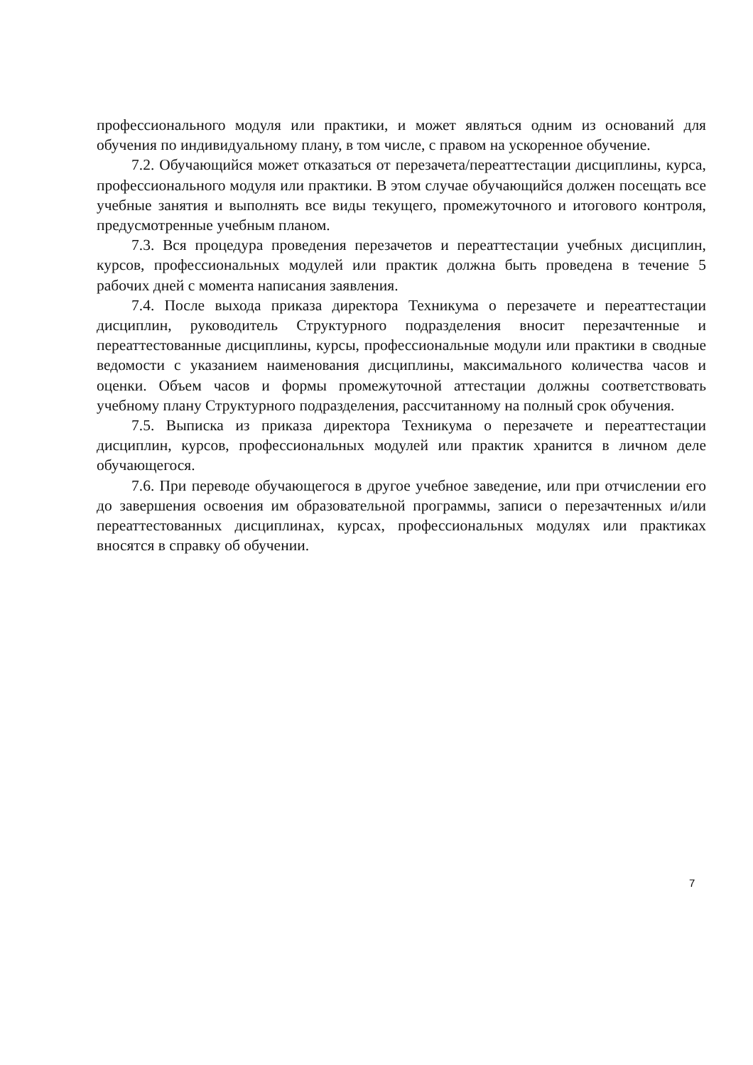профессионального модуля или практики, и может являться одним из оснований для обучения по индивидуальному плану, в том числе, с правом на ускоренное обучение.
7.2. Обучающийся может отказаться от перезачета/переаттестации дисциплины, курса, профессионального модуля или практики. В этом случае обучающийся должен посещать все учебные занятия и выполнять все виды текущего, промежуточного и итогового контроля, предусмотренные учебным планом.
7.3. Вся процедура проведения перезачетов и переаттестации учебных дисциплин, курсов, профессиональных модулей или практик должна быть проведена в течение 5 рабочих дней с момента написания заявления.
7.4. После выхода приказа директора Техникума о перезачете и переаттестации дисциплин, руководитель Структурного подразделения вносит перезачтенные и переаттестованные дисциплины, курсы, профессиональные модули или практики в сводные ведомости с указанием наименования дисциплины, максимального количества часов и оценки. Объем часов и формы промежуточной аттестации должны соответствовать учебному плану Структурного подразделения, рассчитанному на полный срок обучения.
7.5. Выписка из приказа директора Техникума о перезачете и переаттестации дисциплин, курсов, профессиональных модулей или практик хранится в личном деле обучающегося.
7.6. При переводе обучающегося в другое учебное заведение, или при отчислении его до завершения освоения им образовательной программы, записи о перезачтенных и/или переаттестованных дисциплинах, курсах, профессиональных модулях или практиках вносятся в справку об обучении.
7